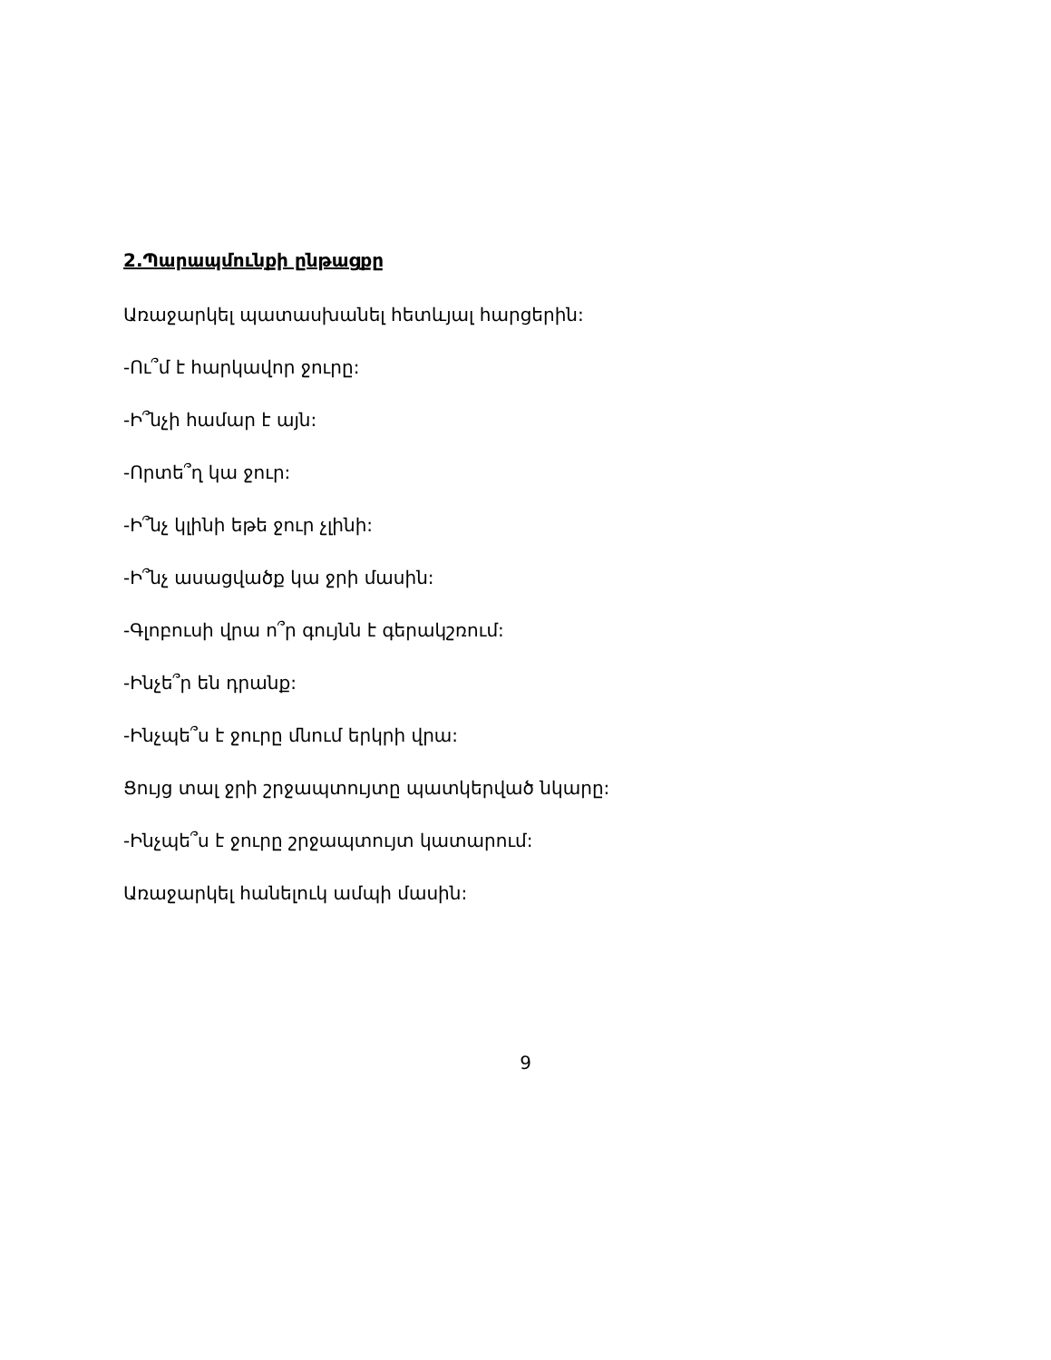2.Պարապմունքի ընթացքը
Առաջարկել պատասխանել հետևյալ հարցերին:
-Ու՞մ է հարկավոր ջուրը:
-Ի՞նչի համար է այն:
-Որտե՞ղ կա ջուր:
-Ի՞նչ կլինի եթե ջուր չլինի:
-Ի՞նչ ասացվածք կա ջրի մասին:
-Գլոբուսի վրա ո՞ր գույնն է գերակշռում:
-Ինչե՞ր են դրանք:
-Ինչպե՞ս է ջուրը մնում երկրի վրա:
Ցույց տալ ջրի շրջապտույտը պատկերված նկարը:
-Ինչպե՞ս է ջուրը շրջապտույտ կատարում:
Առաջարկել հանելուկ ամպի մասին:
9